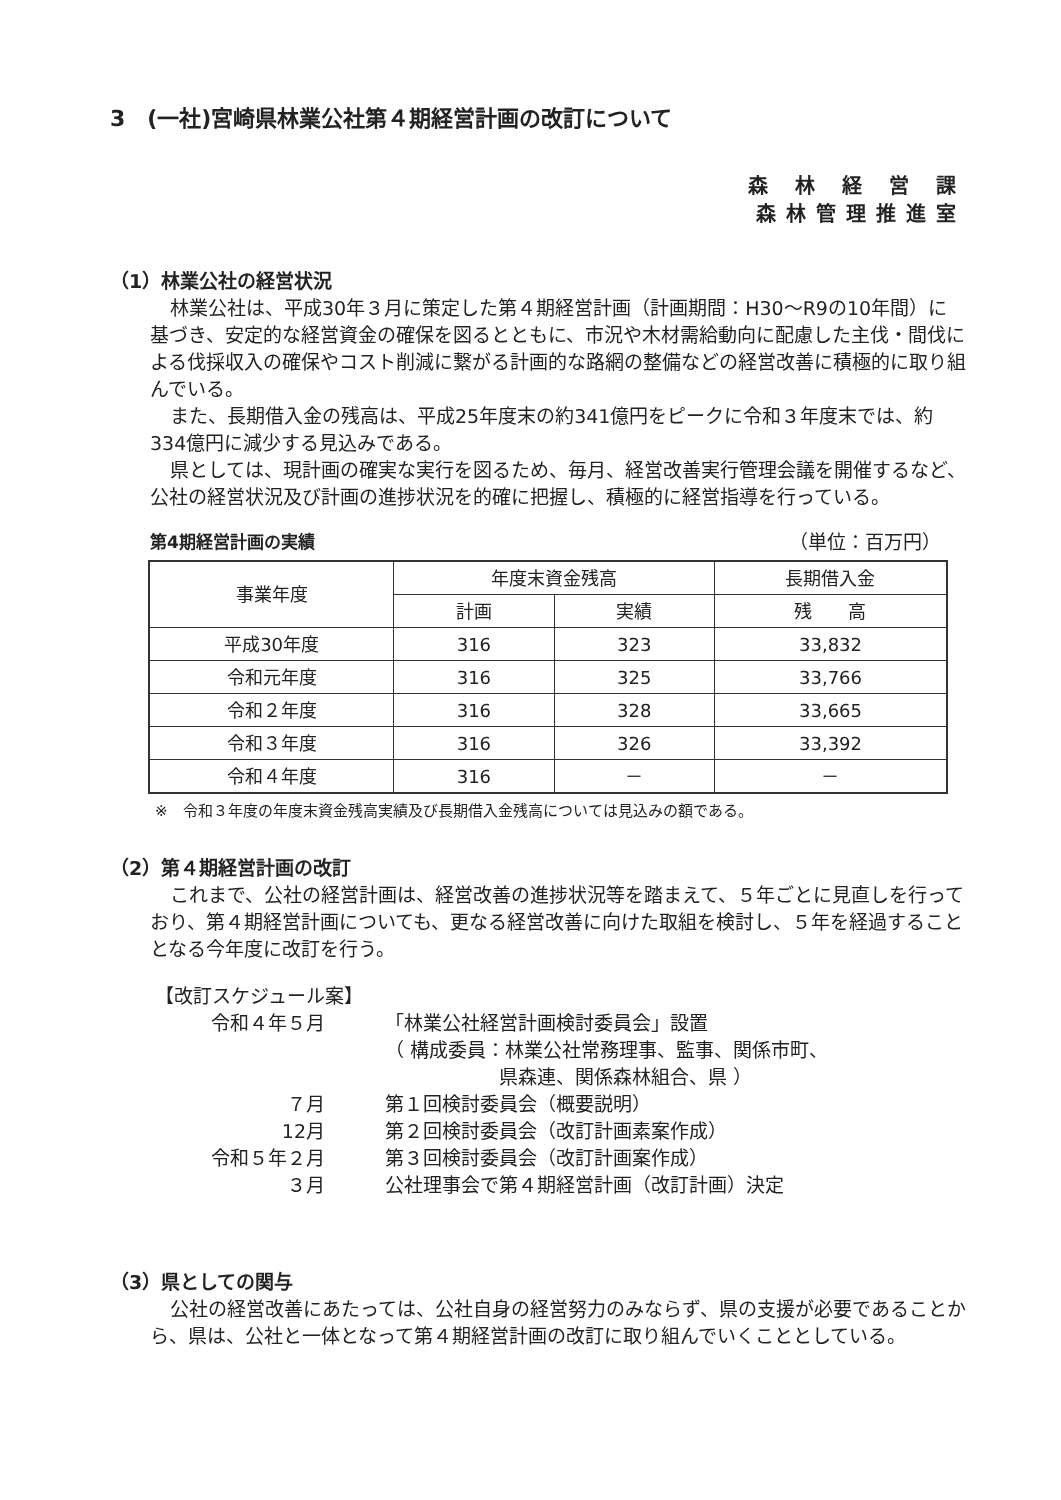3　(一社)宮崎県林業公社第４期経営計画の改訂について
森 林 経 営 課
森林管理推進室
（1）林業公社の経営状況
林業公社は、平成30年３月に策定した第４期経営計画（計画期間：H30～R9の10年間）に基づき、安定的な経営資金の確保を図るとともに、市況や木材需給動向に配慮した主伐・間伐による伐採収入の確保やコスト削減に繋がる計画的な路網の整備などの経営改善に積極的に取り組んでいる。
また、長期借入金の残高は、平成25年度末の約341億円をピークに令和３年度末では、約334億円に減少する見込みである。
県としては、現計画の確実な実行を図るため、毎月、経営改善実行管理会議を開催するなど、公社の経営状況及び計画の進捗状況を的確に把握し、積極的に経営指導を行っている。
第4期経営計画の実績 （単位：百万円）
| 事業年度 | 年度末資金残高 | | 長期借入金 |
| --- | --- | --- | --- |
| | 計画 | 実績 | 残 高 |
| 平成30年度 | 316 | 323 | 33,832 |
| 令和元年度 | 316 | 325 | 33,766 |
| 令和２年度 | 316 | 328 | 33,665 |
| 令和３年度 | 316 | 326 | 33,392 |
| 令和４年度 | 316 | － | － |
※　令和３年度の年度末資金残高実績及び長期借入金残高については見込みの額である。
（2）第４期経営計画の改訂
これまで、公社の経営計画は、経営改善の進捗状況等を踏まえて、５年ごとに見直しを行っており、第４期経営計画についても、更なる経営改善に向けた取組を検討し、５年を経過することとなる今年度に改訂を行う。
【改訂スケジュール案】
令和４年５月 「林業公社経営計画検討委員会」設置
（ 構成委員：林業公社常務理事、監事、関係市町、
　　　　　　県森連、関係森林組合、県 ）
７月 第１回検討委員会（概要説明）
12月 第２回検討委員会（改訂計画素案作成）
令和５年２月 第３回検討委員会（改訂計画案作成）
３月 公社理事会で第４期経営計画（改訂計画）決定
（3）県としての関与
公社の経営改善にあたっては、公社自身の経営努力のみならず、県の支援が必要であることから、県は、公社と一体となって第４期経営計画の改訂に取り組んでいくこととしている。